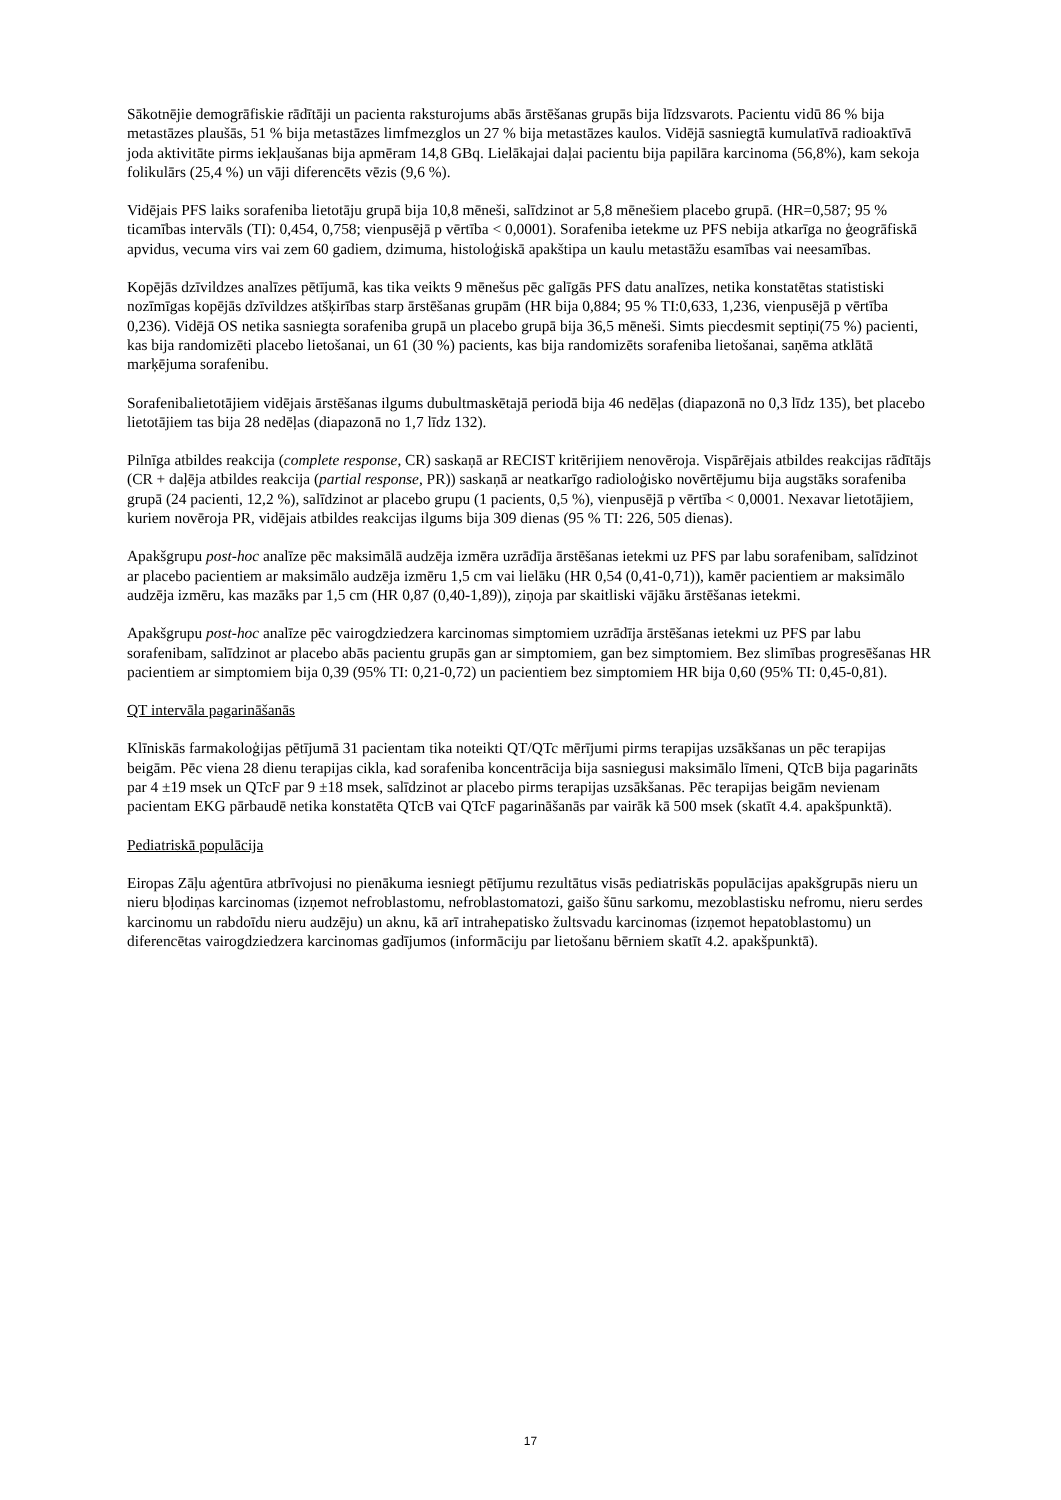Sākotnējie demogrāfiskie rādītāji un pacienta raksturojums abās ārstēšanas grupās bija līdzsvarots. Pacientu vidū 86 % bija metastāzes plaušās, 51 % bija metastāzes limfmezglos un 27 % bija metastāzes kaulos. Vidējā sasniegtā kumulatīvā radioaktīvā joda aktivitāte pirms iekļaušanas bija apmēram 14,8 GBq. Lielākajai daļai pacientu bija papilāra karcinoma (56,8%), kam sekoja folikulārs (25,4 %) un vāji diferencēts vēzis (9,6 %).
Vidējais PFS laiks sorafeniba lietotāju grupā bija 10,8 mēneši, salīdzinot ar 5,8 mēnešiem placebo grupā. (HR=0,587; 95 % ticamības intervāls (TI): 0,454, 0,758; vienpusējā p vērtība < 0,0001). Sorafeniba ietekme uz PFS nebija atkarīga no ģeogrāfiskā apvidus, vecuma virs vai zem 60 gadiem, dzimuma, histoloģiskā apakštipa un kaulu metastāžu esamības vai neesamības.
Kopējās dzīvildzes analīzes pētījumā, kas tika veikts 9 mēnešus pēc galīgās PFS datu analīzes, netika konstatētas statistiski nozīmīgas kopējās dzīvildzes atšķirības starp ārstēšanas grupām (HR bija 0,884; 95 % TI:0,633, 1,236, vienpusējā p vērtība 0,236). Vidējā OS netika sasniegta sorafeniba grupā un placebo grupā bija 36,5 mēneši. Simts piecdesmit septiņi(75 %) pacienti, kas bija randomizēti placebo lietošanai, un 61 (30 %) pacients, kas bija randomizēts sorafeniba lietošanai, saņēma atklātā marķējuma sorafenibu.
Sorafenibalietotājiem vidējais ārstēšanas ilgums dubultmaskētajā periodā bija 46 nedēļas (diapazonā no 0,3 līdz 135), bet placebo lietotājiem tas bija 28 nedēļas (diapazonā no 1,7 līdz 132).
Pilnīga atbildes reakcija (complete response, CR) saskaņā ar RECIST kritērijiem nenovēroja. Vispārējais atbildes reakcijas rādītājs (CR + daļēja atbildes reakcija (partial response, PR)) saskaņā ar neatkarīgo radioloģisko novērtējumu bija augstāks sorafeniba grupā (24 pacienti, 12,2 %), salīdzinot ar placebo grupu (1 pacients, 0,5 %), vienpusējā p vērtība < 0,0001. Nexavar lietotājiem, kuriem novēroja PR, vidējais atbildes reakcijas ilgums bija 309 dienas (95 % TI: 226, 505 dienas).
Apakšgrupu post-hoc analīze pēc maksimālā audzēja izmēra uzrādīja ārstēšanas ietekmi uz PFS par labu sorafenibam, salīdzinot ar placebo pacientiem ar maksimālo audzēja izmēru 1,5 cm vai lielāku (HR 0,54 (0,41-0,71)), kamēr pacientiem ar maksimālo audzēja izmēru, kas mazāks par 1,5 cm (HR 0,87 (0,40-1,89)), ziņoja par skaitliski vājāku ārstēšanas ietekmi.
Apakšgrupu post-hoc analīze pēc vairogdziedzera karcinomas simptomiem uzrādīja ārstēšanas ietekmi uz PFS par labu sorafenibam, salīdzinot ar placebo abās pacientu grupās gan ar simptomiem, gan bez simptomiem. Bez slimības progresēšanas HR pacientiem ar simptomiem bija 0,39 (95% TI: 0,21-0,72) un pacientiem bez simptomiem HR bija 0,60 (95% TI: 0,45-0,81).
QT intervāla pagarināšanās
Klīniskās farmakoloģijas pētījumā 31 pacientam tika noteikti QT/QTc mērījumi pirms terapijas uzsākšanas un pēc terapijas beigām. Pēc viena 28 dienu terapijas cikla, kad sorafeniba koncentrācija bija sasniegusi maksimālo līmeni, QTcB bija pagarināts par 4 ±19 msek un QTcF par 9 ±18 msek, salīdzinot ar placebo pirms terapijas uzsākšanas. Pēc terapijas beigām nevienam pacientam EKG pārbaudē netika konstatēta QTcB vai QTcF pagarināšanās par vairāk kā 500 msek (skatīt 4.4. apakšpunktā).
Pediatriskā populācija
Eiropas Zāļu aģentūra atbrīvojusi no pienākuma iesniegt pētījumu rezultātus visās pediatriskās populācijas apakšgrupās nieru un nieru bļodiņas karcinomas (izņemot nefroblastomu, nefroblastomatozi, gaišo šūnu sarkomu, mezoblastisku nefromu, nieru serdes karcinomu un rabdoīdu nieru audzēju) un aknu, kā arī intrahepatisko žultsvadu karcinomas (izņemot hepatoblastomu) un diferencētas vairogdziedzera karcinomas gadījumos (informāciju par lietošanu bērniem skatīt 4.2. apakšpunktā).
17